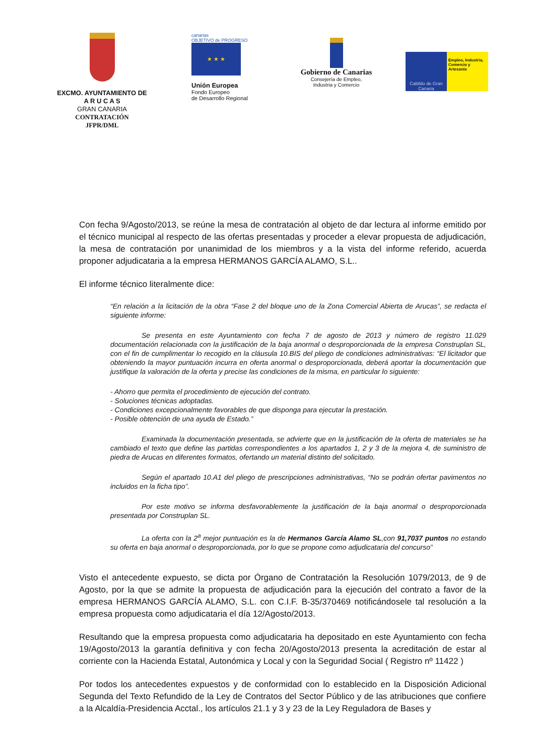EXCMO. AYUNTAMIENTO DE
A R U C A S
GRAN CANARIA
CONTRATACIÓN
JFPR/DML
canarias
OBJETIVO de PROGRESO
★ ★ ★
Unión Europea
Fondo Europeo
de Desarrollo Regional
Gobierno de Canarias
Consejería de Empleo,
Industria y Comercio
Cabildo de Gran Canaria
Empleo, Industria, Comercio y Artesanía
Con fecha 9/Agosto/2013, se reúne la mesa de contratación al objeto de dar lectura al informe emitido por el técnico municipal al respecto de las ofertas presentadas y proceder a elevar propuesta de adjudicación, la mesa de contratación por unanimidad de los miembros y a la vista del informe referido, acuerda proponer adjudicataria a la empresa HERMANOS GARCÍA ALAMO, S.L..
El informe técnico literalmente dice:
“En relación a la licitación de la obra “Fase 2 del bloque uno de la Zona Comercial Abierta de Arucas”, se redacta el siguiente informe:
Se presenta en este Ayuntamiento con fecha 7 de agosto de 2013 y número de registro 11.029 documentación relacionada con la justificación de la baja anormal o desproporcionada de la empresa Construplan SL, con el fin de cumplimentar lo recogido en la cláusula 10.BIS del pliego de condiciones administrativas: “El licitador que obteniendo la mayor puntuación incurra en oferta anormal o desproporcionada, deberá aportar la documentación que justifique la valoración de la oferta y precise las condiciones de la misma, en particular lo siguiente:
- Ahorro que permita el procedimiento de ejecución del contrato.
- Soluciones técnicas adoptadas.
- Condiciones excepcionalmente favorables de que disponga para ejecutar la prestación.
- Posible obtención de una ayuda de Estado.”
Examinada la documentación presentada, se advierte que en la justificación de la oferta de materiales se ha cambiado el texto que define las partidas correspondientes a los apartados 1, 2 y 3 de la mejora 4, de suministro de piedra de Arucas en diferentes formatos, ofertando un material distinto del solicitado.
Según el apartado 10.A1 del pliego de prescripciones administrativas, “No se podrán ofertar pavimentos no incluidos en la ficha tipo”.
Por este motivo se informa desfavorablemente la justificación de la baja anormal o desproporcionada presentada por Construplan SL.
La oferta con la 2<sup>a</sup> mejor puntuación es la de Hermanos García Alamo SL,con 91,7037 puntos no estando su oferta en baja anormal o desproporcionada, por lo que se propone como adjudicataria del concurso”
Visto el antecedente expuesto, se dicta por Órgano de Contratación la Resolución 1079/2013, de 9 de Agosto, por la que se admite la propuesta de adjudicación para la ejecución del contrato a favor de la empresa HERMANOS GARCÍA ALAMO, S.L. con C.I.F. B-35/370469 notificándosele tal resolución a la empresa propuesta como adjudicataria el día 12/Agosto/2013.
Resultando que la empresa propuesta como adjudicataria ha depositado en este Ayuntamiento con fecha 19/Agosto/2013 la garantía definitiva y con fecha 20/Agosto/2013 presenta la acreditación de estar al corriente con la Hacienda Estatal, Autonómica y Local y con la Seguridad Social ( Registro nº 11422 )
Por todos los antecedentes expuestos y de conformidad con lo establecido en la Disposición Adicional Segunda del Texto Refundido de la Ley de Contratos del Sector Público y de las atribuciones que confiere a la Alcaldía-Presidencia Acctal., los artículos 21.1 y 3 y 23 de la Ley Reguladora de Bases y